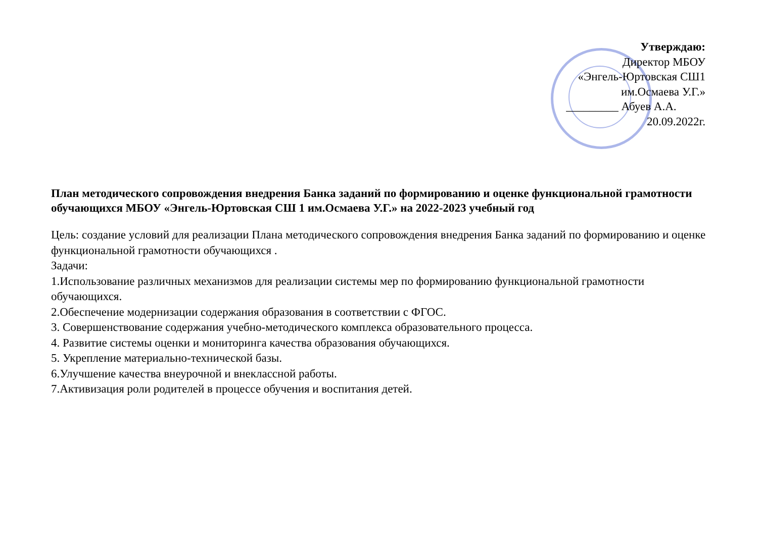Утверждаю:
Директор МБОУ
«Энгель-Юртовская СШ1
им.Осмаева У.Г.»
_________ Абуев А.А.
20.09.2022г.
План методического сопровождения внедрения Банка заданий по формированию и оценке функциональной грамотности обучающихся МБОУ «Энгель-Юртовская СШ 1 им.Осмаева У.Г.» на 2022-2023 учебный год
Цель: создание условий для реализации Плана методического сопровождения внедрения Банка заданий по формированию и оценке функциональной грамотности обучающихся .
Задачи:
1.Использование различных механизмов для реализации системы мер по формированию функциональной грамотности обучающихся.
2.Обеспечение модернизации содержания образования в соответствии с ФГОС.
3. Совершенствование содержания учебно-методического комплекса образовательного процесса.
4. Развитие системы оценки и мониторинга качества образования обучающихся.
5. Укрепление материально-технической базы.
6.Улучшение качества внеурочной и внеклассной работы.
7.Активизация роли родителей в процессе обучения и воспитания детей.